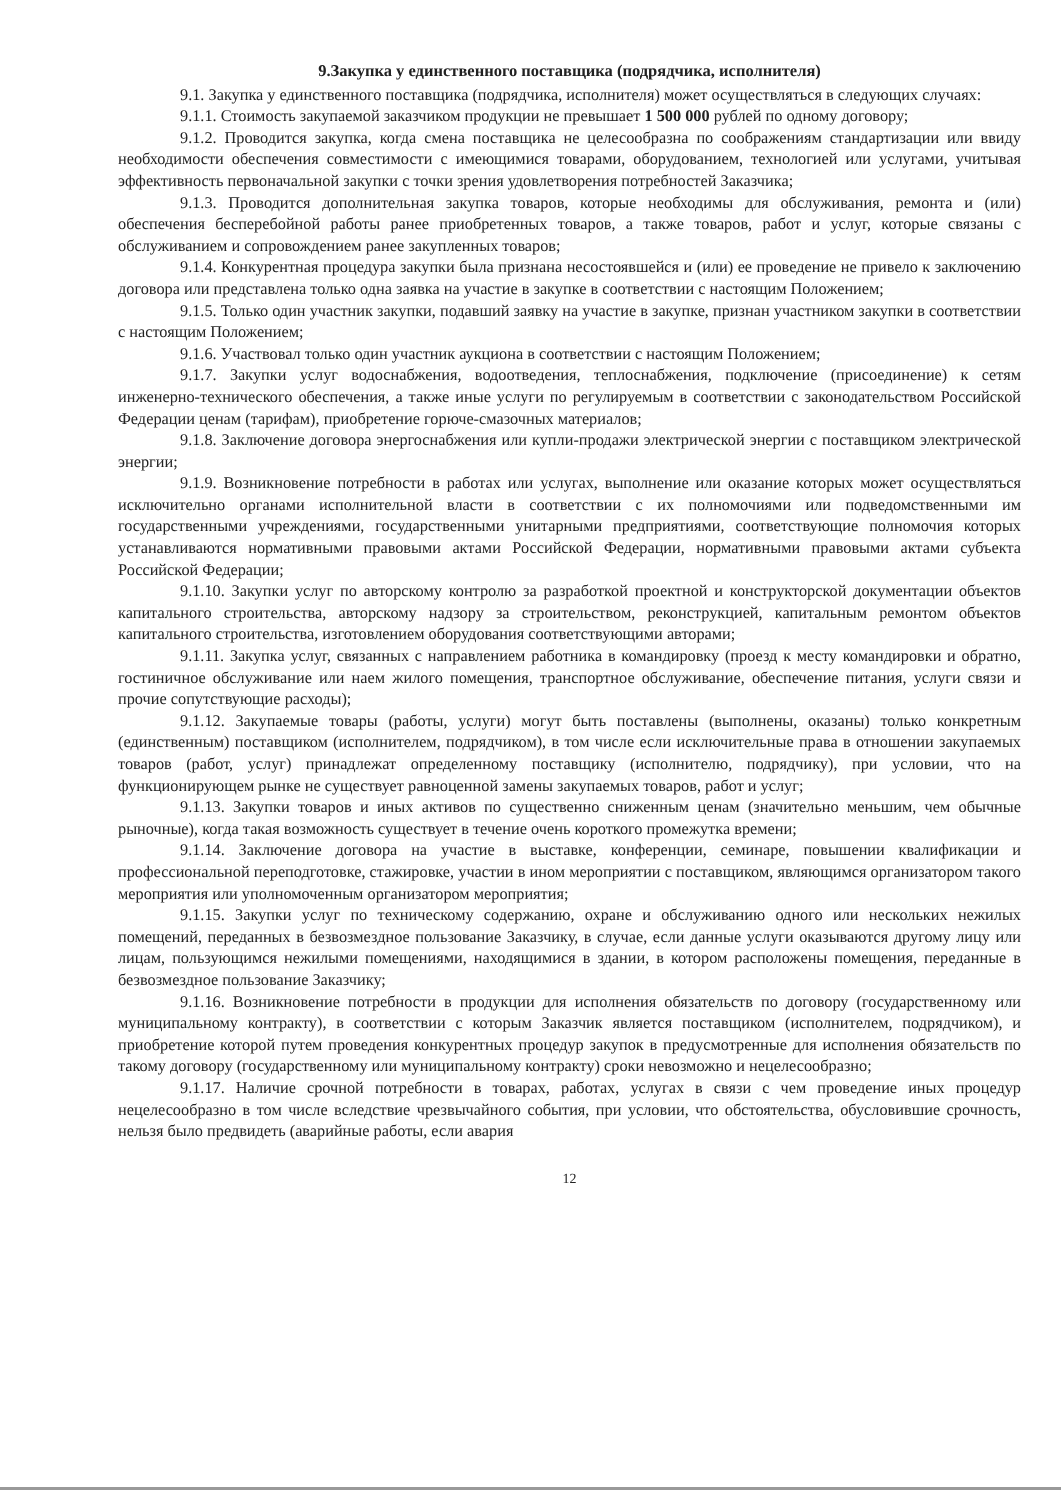9.Закупка у единственного поставщика (подрядчика, исполнителя)
9.1. Закупка у единственного поставщика (подрядчика, исполнителя) может осуществляться в следующих случаях:
9.1.1. Стоимость закупаемой заказчиком продукции не превышает 1 500 000 рублей по одному договору;
9.1.2. Проводится закупка, когда смена поставщика не целесообразна по соображениям стандартизации или ввиду необходимости обеспечения совместимости с имеющимися товарами, оборудованием, технологией или услугами, учитывая эффективность первоначальной закупки с точки зрения удовлетворения потребностей Заказчика;
9.1.3. Проводится дополнительная закупка товаров, которые необходимы для обслуживания, ремонта и (или) обеспечения бесперебойной работы ранее приобретенных товаров, а также товаров, работ и услуг, которые связаны с обслуживанием и сопровождением ранее закупленных товаров;
9.1.4. Конкурентная процедура закупки была признана несостоявшейся и (или) ее проведение не привело к заключению договора или представлена только одна заявка на участие в закупке в соответствии с настоящим Положением;
9.1.5. Только один участник закупки, подавший заявку на участие в закупке, признан участником закупки в соответствии с настоящим Положением;
9.1.6. Участвовал только один участник аукциона в соответствии с настоящим Положением;
9.1.7. Закупки услуг водоснабжения, водоотведения, теплоснабжения, подключение (присоединение) к сетям инженерно-технического обеспечения, а также иные услуги по регулируемым в соответствии с законодательством Российской Федерации ценам (тарифам), приобретение горюче-смазочных материалов;
9.1.8. Заключение договора энергоснабжения или купли-продажи электрической энергии с поставщиком электрической энергии;
9.1.9. Возникновение потребности в работах или услугах, выполнение или оказание которых может осуществляться исключительно органами исполнительной власти в соответствии с их полномочиями или подведомственными им государственными учреждениями, государственными унитарными предприятиями, соответствующие полномочия которых устанавливаются нормативными правовыми актами Российской Федерации, нормативными правовыми актами субъекта Российской Федерации;
9.1.10. Закупки услуг по авторскому контролю за разработкой проектной и конструкторской документации объектов капитального строительства, авторскому надзору за строительством, реконструкцией, капитальным ремонтом объектов капитального строительства, изготовлением оборудования соответствующими авторами;
9.1.11. Закупка услуг, связанных с направлением работника в командировку (проезд к месту командировки и обратно, гостиничное обслуживание или наем жилого помещения, транспортное обслуживание, обеспечение питания, услуги связи и прочие сопутствующие расходы);
9.1.12. Закупаемые товары (работы, услуги) могут быть поставлены (выполнены, оказаны) только конкретным (единственным) поставщиком (исполнителем, подрядчиком), в том числе если исключительные права в отношении закупаемых товаров (работ, услуг) принадлежат определенному поставщику (исполнителю, подрядчику), при условии, что на функционирующем рынке не существует равноценной замены закупаемых товаров, работ и услуг;
9.1.13. Закупки товаров и иных активов по существенно сниженным ценам (значительно меньшим, чем обычные рыночные), когда такая возможность существует в течение очень короткого промежутка времени;
9.1.14. Заключение договора на участие в выставке, конференции, семинаре, повышении квалификации и профессиональной переподготовке, стажировке, участии в ином мероприятии с поставщиком, являющимся организатором такого мероприятия или уполномоченным организатором мероприятия;
9.1.15. Закупки услуг по техническому содержанию, охране и обслуживанию одного или нескольких нежилых помещений, переданных в безвозмездное пользование Заказчику, в случае, если данные услуги оказываются другому лицу или лицам, пользующимся нежилыми помещениями, находящимися в здании, в котором расположены помещения, переданные в безвозмездное пользование Заказчику;
9.1.16. Возникновение потребности в продукции для исполнения обязательств по договору (государственному или муниципальному контракту), в соответствии с которым Заказчик является поставщиком (исполнителем, подрядчиком), и приобретение которой путем проведения конкурентных процедур закупок в предусмотренные для исполнения обязательств по такому договору (государственному или муниципальному контракту) сроки невозможно и нецелесообразно;
9.1.17. Наличие срочной потребности в товарах, работах, услугах в связи с чем проведение иных процедур нецелесообразно в том числе вследствие чрезвычайного события, при условии, что обстоятельства, обусловившие срочность, нельзя было предвидеть (аварийные работы, если авария
12